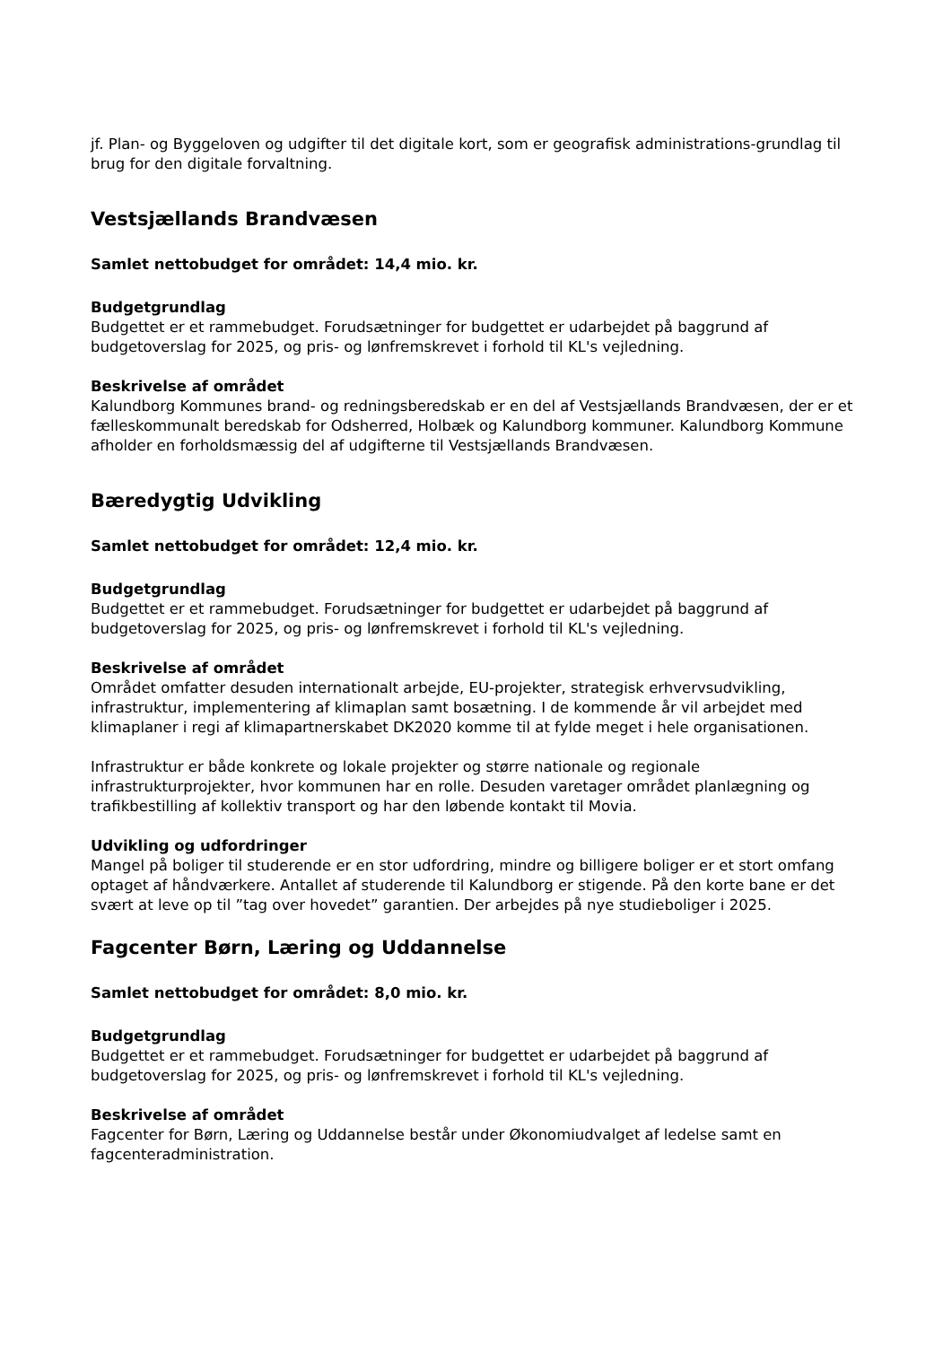jf. Plan- og Byggeloven og udgifter til det digitale kort, som er geografisk administrations-grundlag til brug for den digitale forvaltning.
Vestsjællands Brandvæsen
Samlet nettobudget for området: 14,4 mio. kr.
Budgetgrundlag
Budgettet er et rammebudget. Forudsætninger for budgettet er udarbejdet på baggrund af budgetoverslag for 2025, og pris- og lønfremskrevet i forhold til KL's vejledning.
Beskrivelse af området
Kalundborg Kommunes brand- og redningsberedskab er en del af Vestsjællands Brandvæsen, der er et fælleskommunalt beredskab for Odsherred, Holbæk og Kalundborg kommuner. Kalundborg Kommune afholder en forholdsmæssig del af udgifterne til Vestsjællands Brandvæsen.
Bæredygtig Udvikling
Samlet nettobudget for området: 12,4 mio. kr.
Budgetgrundlag
Budgettet er et rammebudget. Forudsætninger for budgettet er udarbejdet på baggrund af budgetoverslag for 2025, og pris- og lønfremskrevet i forhold til KL's vejledning.
Beskrivelse af området
Området omfatter desuden internationalt arbejde, EU-projekter, strategisk erhvervsudvikling, infrastruktur, implementering af klimaplan samt bosætning. I de kommende år vil arbejdet med klimaplaner i regi af klimapartnerskabet DK2020 komme til at fylde meget i hele organisationen.
Infrastruktur er både konkrete og lokale projekter og større nationale og regionale infrastrukturprojekter, hvor kommunen har en rolle. Desuden varetager området planlægning og trafikbestilling af kollektiv transport og har den løbende kontakt til Movia.
Udvikling og udfordringer
Mangel på boliger til studerende er en stor udfordring, mindre og billigere boliger er et stort omfang optaget af håndværkere. Antallet af studerende til Kalundborg er stigende. På den korte bane er det svært at leve op til ”tag over hovedet” garantien. Der arbejdes på nye studieboliger i 2025.
Fagcenter Børn, Læring og Uddannelse
Samlet nettobudget for området: 8,0 mio. kr.
Budgetgrundlag
Budgettet er et rammebudget. Forudsætninger for budgettet er udarbejdet på baggrund af budgetoverslag for 2025, og pris- og lønfremskrevet i forhold til KL's vejledning.
Beskrivelse af området
Fagcenter for Børn, Læring og Uddannelse består under Økonomiudvalget af ledelse samt en fagcenteradministration.